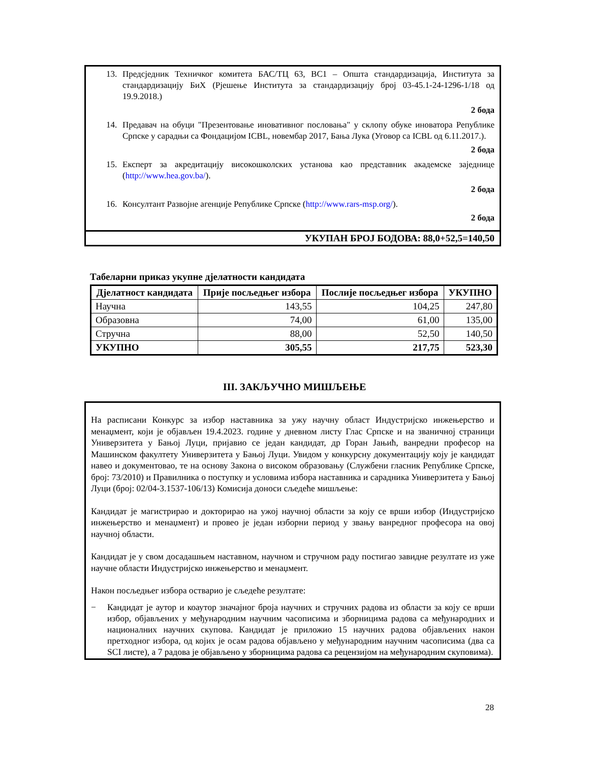13. Предсједник Техничког комитета БАС/ТЦ 63, ВС1 – Општа стандардизација, Института за стандардизацију БиХ (Рјешење Института за стандардизацију број 03-45.1-24-1296-1/18 од 19.9.2018.)
2 бода
14. Предавач на обуци "Презентовање иновативног пословања" у склопу обуке иноватора Републике Српске у сарадњи са Фондацијом ICBL, новембар 2017, Бања Лука (Уговор са ICBL од 6.11.2017.).
2 бода
15. Експерт за акредитацију високошколских установа као представник академске заједнице (http://www.hea.gov.ba/).
2 бода
16. Консултант Развојне агенције Републике Српске (http://www.rars-msp.org/).
2 бода
УКУПАН БРОЈ БОДОВА: 88,0+52,5=140,50
Табеларни приказ укупне дјелатности кандидата
| Дјелатност кандидата | Прије посљедњег избора | Послије посљедњег избора | УКУПНО |
| --- | --- | --- | --- |
| Научна | 143,55 | 104,25 | 247,80 |
| Образовна | 74,00 | 61,00 | 135,00 |
| Стручна | 88,00 | 52,50 | 140,50 |
| УКУПНО | 305,55 | 217,75 | 523,30 |
III. ЗАКЉУЧНО МИШЉЕЊЕ
На расписани Конкурс за избор наставника за ужу научну област Индустријско инжењерство и менаџмент, који је објављен 19.4.2023. године у дневном листу Глас Српске и на званичној страници Универзитета у Бањој Луци, пријавио се један кандидат, др Горан Јањић, ванредни професор на Машинском факултету Универзитета у Бањој Луци. Увидом у конкурсну документацију коју је кандидат навео и документовао, те на основу Закона о високом образовању (Службени гласник Републике Српске, број: 73/2010) и Правилника о поступку и условима избора наставника и сарадника Универзитета у Бањој Луци (број: 02/04-3.1537-106/13) Комисија доноси сљедеће мишљење:
Кандидат је магистрирао и докторирао на ужој научној области за коју се врши избор (Индустријско инжењерство и менаџмент) и провео је један изборни период у звању ванредног професора на овој научној области.
Кандидат је у свом досадашњем наставном, научном и стручном раду постигао завидне резултате из уже научне области Индустријско инжењерство и менаџмент.
Након посљедњег избора остварио је сљедеће резултате:
− Кандидат је аутор и коаутор значајног броја научних и стручних радова из области за коју се врши избор, објављених у међународним научним часописима и зборницима радова са међународних и националних научних скупова. Кандидат је приложио 15 научних радова објављених након претходног избора, од којих је осам радова објављено у међународним научним часописима (два са SCI листе), а 7 радова је објављено у зборницима радова са рецензијом на међународним скуповима).
28